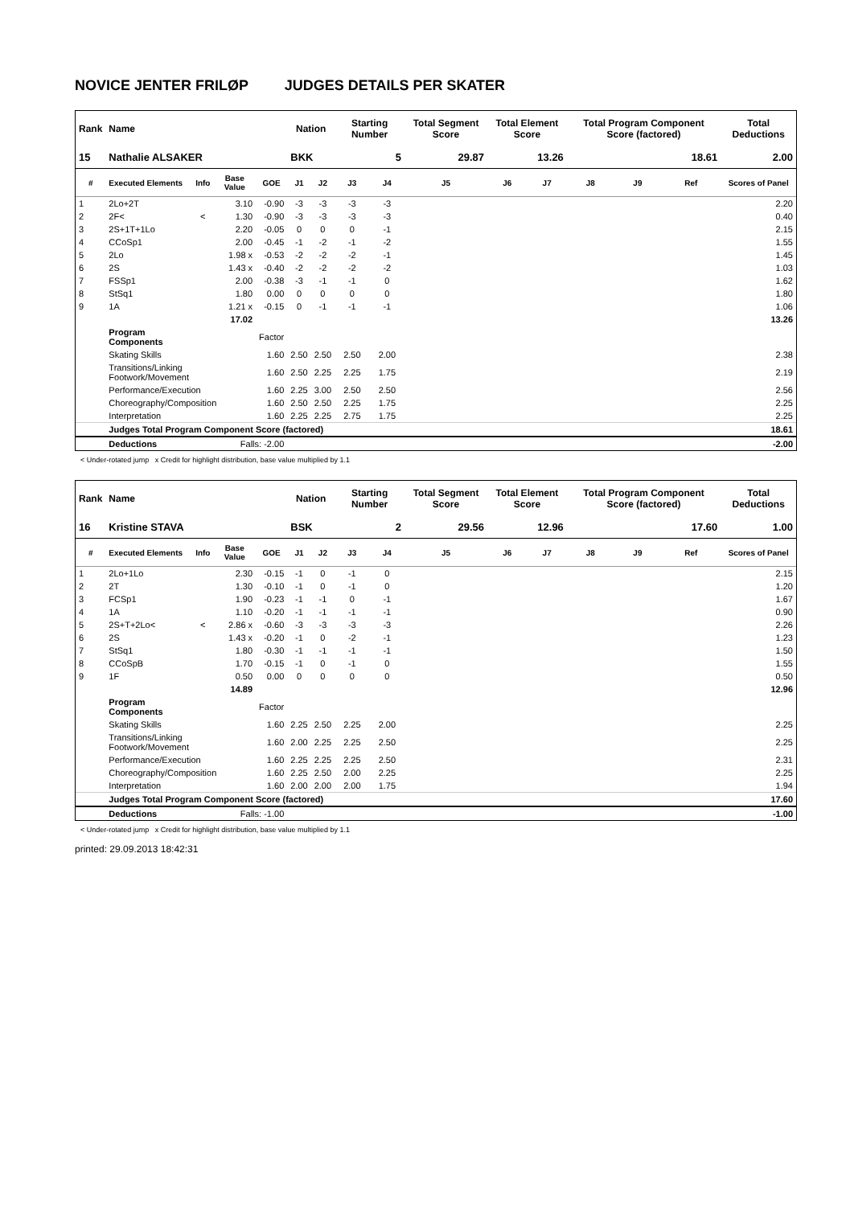NOVICE JENTER FRILØP JUDGES DETAILS PER SKATER
| Rank | Name | | | | Nation | | Starting Number | | Total Segment Score | Total Element Score | | Total Program Component Score (factored) | | | Total Deductions |
| --- | --- | --- | --- | --- | --- | --- | --- | --- | --- | --- | --- | --- | --- | --- | --- |
| 15 | Nathalie ALSAKER | | | | BKK | | 5 | | 29.87 | 13.26 | | 18.61 | | | 2.00 |
| # | Executed Elements | Info | Base Value | GOE | J1 | J2 | J3 | J4 | J5 | J6 | J7 | J8 | J9 | Ref | Scores of Panel |
| 1 | 2Lo+2T | | 3.10 | -0.90 | -3 | -3 | -3 | -3 | | | | | | | 2.20 |
| 2 | 2F< | < | 1.30 | -0.90 | -3 | -3 | -3 | -3 | | | | | | | 0.40 |
| 3 | 2S+1T+1Lo | | 2.20 | -0.05 | 0 | 0 | 0 | -1 | | | | | | | 2.15 |
| 4 | CCoSp1 | | 2.00 | -0.45 | -1 | -2 | -1 | -2 | | | | | | | 1.55 |
| 5 | 2Lo | | 1.98 x | -0.53 | -2 | -2 | -2 | -1 | | | | | | | 1.45 |
| 6 | 2S | | 1.43 x | -0.40 | -2 | -2 | -2 | -2 | | | | | | | 1.03 |
| 7 | FSSp1 | | 2.00 | -0.38 | -3 | -1 | -1 | 0 | | | | | | | 1.62 |
| 8 | StSq1 | | 1.80 | 0.00 | 0 | 0 | 0 | 0 | | | | | | | 1.80 |
| 9 | 1A | | 1.21 x | -0.15 | 0 | -1 | -1 | -1 | | | | | | | 1.06 |
| | | | 17.02 | | | | | | | | | | | | 13.26 |
| | Program Components | | | Factor | | | | | | | | | | | |
| | Skating Skills | | | 1.60 | 2.50 | 2.50 | 2.50 | 2.00 | | | | | | | 2.38 |
| | Transitions/Linking Footwork/Movement | | | 1.60 | 2.50 | 2.25 | 2.25 | 1.75 | | | | | | | 2.19 |
| | Performance/Execution | | | 1.60 | 2.25 | 3.00 | 2.50 | 2.50 | | | | | | | 2.56 |
| | Choreography/Composition | | | 1.60 | 2.50 | 2.50 | 2.25 | 1.75 | | | | | | | 2.25 |
| | Interpretation | | | 1.60 | 2.25 | 2.25 | 2.75 | 1.75 | | | | | | | 2.25 |
| | Judges Total Program Component Score (factored) | | | | | | | | | | | | | | 18.61 |
| | Deductions | Falls: -2.00 | | | | | | | | | | | | | -2.00 |
< Under-rotated jump x Credit for highlight distribution, base value multiplied by 1.1
| Rank | Name | | | | Nation | | Starting Number | | Total Segment Score | Total Element Score | | Total Program Component Score (factored) | | | Total Deductions |
| --- | --- | --- | --- | --- | --- | --- | --- | --- | --- | --- | --- | --- | --- | --- | --- |
| 16 | Kristine STAVA | | | | BSK | | 2 | | 29.56 | 12.96 | | 17.60 | | | 1.00 |
| # | Executed Elements | Info | Base Value | GOE | J1 | J2 | J3 | J4 | J5 | J6 | J7 | J8 | J9 | Ref | Scores of Panel |
| 1 | 2Lo+1Lo | | 2.30 | -0.15 | -1 | 0 | -1 | 0 | | | | | | | 2.15 |
| 2 | 2T | | 1.30 | -0.10 | -1 | 0 | -1 | 0 | | | | | | | 1.20 |
| 3 | FCSp1 | | 1.90 | -0.23 | -1 | -1 | 0 | -1 | | | | | | | 1.67 |
| 4 | 1A | | 1.10 | -0.20 | -1 | -1 | -1 | -1 | | | | | | | 0.90 |
| 5 | 2S+T+2Lo< | < | 2.86 x | -0.60 | -3 | -3 | -3 | -3 | | | | | | | 2.26 |
| 6 | 2S | | 1.43 x | -0.20 | -1 | 0 | -2 | -1 | | | | | | | 1.23 |
| 7 | StSq1 | | 1.80 | -0.30 | -1 | -1 | -1 | -1 | | | | | | | 1.50 |
| 8 | CCoSpB | | 1.70 | -0.15 | -1 | 0 | -1 | 0 | | | | | | | 1.55 |
| 9 | 1F | | 0.50 | 0.00 | 0 | 0 | 0 | 0 | | | | | | | 0.50 |
| | | | 14.89 | | | | | | | | | | | | 12.96 |
| | Program Components | | | Factor | | | | | | | | | | | |
| | Skating Skills | | | 1.60 | 2.25 | 2.50 | 2.25 | 2.00 | | | | | | | 2.25 |
| | Transitions/Linking Footwork/Movement | | | 1.60 | 2.00 | 2.25 | 2.25 | 2.50 | | | | | | | 2.25 |
| | Performance/Execution | | | 1.60 | 2.25 | 2.25 | 2.25 | 2.50 | | | | | | | 2.31 |
| | Choreography/Composition | | | 1.60 | 2.25 | 2.50 | 2.00 | 2.25 | | | | | | | 2.25 |
| | Interpretation | | | 1.60 | 2.00 | 2.00 | 2.00 | 1.75 | | | | | | | 1.94 |
| | Judges Total Program Component Score (factored) | | | | | | | | | | | | | | 17.60 |
| | Deductions | Falls: -1.00 | | | | | | | | | | | | | -1.00 |
< Under-rotated jump x Credit for highlight distribution, base value multiplied by 1.1
printed: 29.09.2013 18:42:31